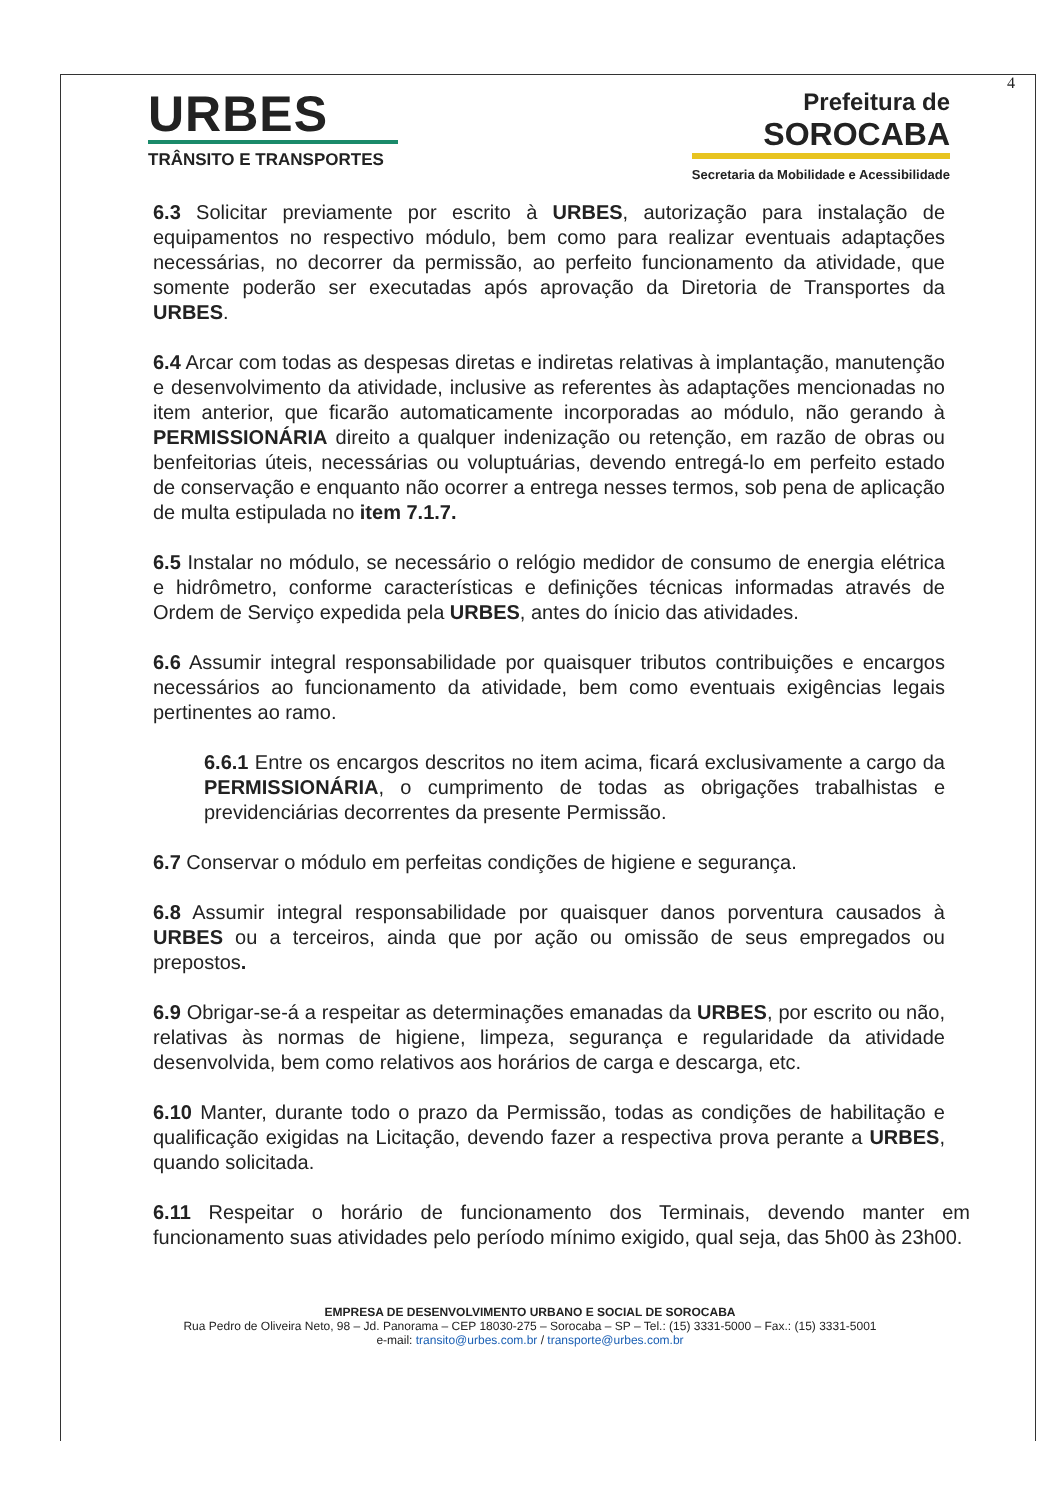4
URBES
TRÂNSITO E TRANSPORTES
Prefeitura de
SOROCABA
Secretaria da Mobilidade e Acessibilidade
6.3 Solicitar previamente por escrito à URBES, autorização para instalação de equipamentos no respectivo módulo, bem como para realizar eventuais adaptações necessárias, no decorrer da permissão, ao perfeito funcionamento da atividade, que somente poderão ser executadas após aprovação da Diretoria de Transportes da URBES.
6.4 Arcar com todas as despesas diretas e indiretas relativas à implantação, manutenção e desenvolvimento da atividade, inclusive as referentes às adaptações mencionadas no item anterior, que ficarão automaticamente incorporadas ao módulo, não gerando à PERMISSIONÁRIA direito a qualquer indenização ou retenção, em razão de obras ou benfeitorias úteis, necessárias ou voluptuárias, devendo entregá-lo em perfeito estado de conservação e enquanto não ocorrer a entrega nesses termos, sob pena de aplicação de multa estipulada no item 7.1.7.
6.5 Instalar no módulo, se necessário o relógio medidor de consumo de energia elétrica e hidrômetro, conforme características e definições técnicas informadas através de Ordem de Serviço expedida pela URBES, antes do ínicio das atividades.
6.6 Assumir integral responsabilidade por quaisquer tributos contribuições e encargos necessários ao funcionamento da atividade, bem como eventuais exigências legais pertinentes ao ramo.
6.6.1 Entre os encargos descritos no item acima, ficará exclusivamente a cargo da PERMISSIONÁRIA, o cumprimento de todas as obrigações trabalhistas e previdenciárias decorrentes da presente Permissão.
6.7 Conservar o módulo em perfeitas condições de higiene e segurança.
6.8 Assumir integral responsabilidade por quaisquer danos porventura causados à URBES ou a terceiros, ainda que por ação ou omissão de seus empregados ou prepostos.
6.9 Obrigar-se-á a respeitar as determinações emanadas da URBES, por escrito ou não, relativas às normas de higiene, limpeza, segurança e regularidade da atividade desenvolvida, bem como relativos aos horários de carga e descarga, etc.
6.10 Manter, durante todo o prazo da Permissão, todas as condições de habilitação e qualificação exigidas na Licitação, devendo fazer a respectiva prova perante a URBES, quando solicitada.
6.11 Respeitar o horário de funcionamento dos Terminais, devendo manter em funcionamento suas atividades pelo período mínimo exigido, qual seja, das 5h00 às 23h00.
EMPRESA DE DESENVOLVIMENTO URBANO E SOCIAL DE SOROCABA
Rua Pedro de Oliveira Neto, 98 – Jd. Panorama – CEP 18030-275 – Sorocaba – SP – Tel.: (15) 3331-5000 – Fax.: (15) 3331-5001
e-mail: transito@urbes.com.br / transporte@urbes.com.br